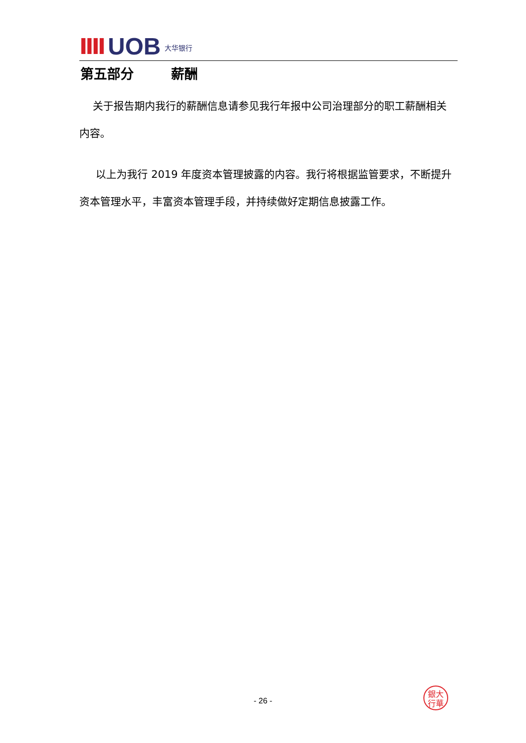IIII UOB 大华银行
第五部分 薪酬
关于报告期内我行的薪酬信息请参见我行年报中公司治理部分的职工薪酬相关内容。
以上为我行 2019 年度资本管理披露的内容。我行将根据监管要求，不断提升资本管理水平，丰富资本管理手段，并持续做好定期信息披露工作。
銀大
行華
- 26 -